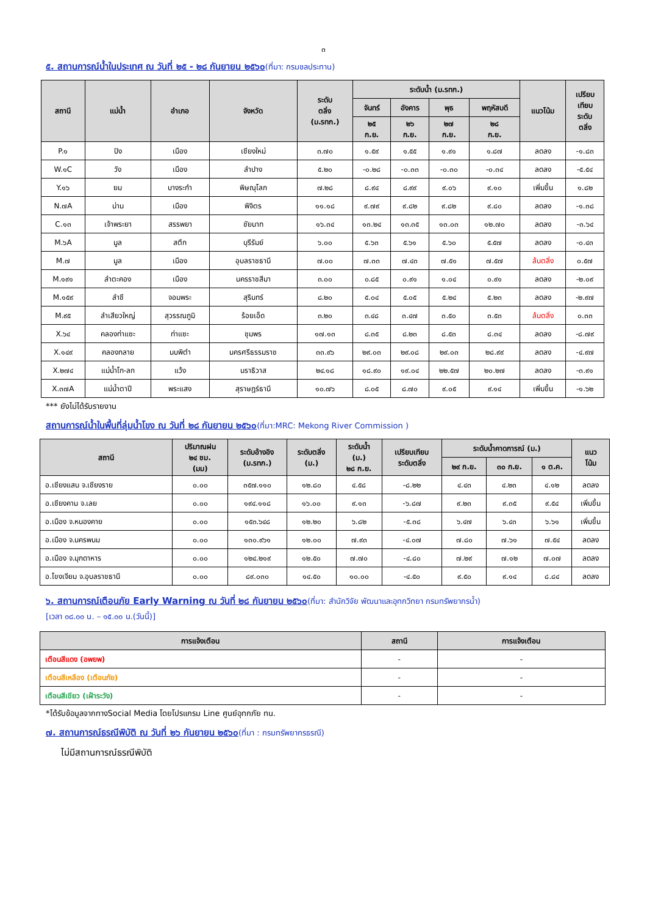๓
๕. สถานการณ์น้ำในประเทศ ณ วันที่ ๒๕ - ๒๘ กันยายน ๒๕๖๐(ที่มา: กรมชลประทาน)
| สถานี | แม่น้ำ | อำเภอ | จังหวัด | ระดับ ตลิ่ง (ม.รทก.) | ระดับน้ำ (ม.รทก.) | | | | แนวโน้ม | เปรียบ เทียบ ระดับ ตลิ่ง |
| --- | --- | --- | --- | --- | --- | --- | --- | --- | --- | --- |
| | | | | | จันทร์ | อังคาร | พุธ | พฤหัสบดี | | |
| | | | | | ๒๕ ก.ย. | ๒๖ ก.ย. | ๒๗ ก.ย. | ๒๘ ก.ย. | | |
| P.๑ | ปิง | เมือง | เชียงใหม่ | ๓.๗๐ | ๑.๕๙ | ๑.๕๕ | ๑.๙๑ | ๑.๘๗ | ลดลง | -๑.๘๓ |
| W.๑C | วัง | เมือง | ลำปาง | ๕.๒๐ | -๐.๒๘ | -๐.๓๓ | -๐.๓๐ | -๐.๓๔ | ลดลง | -๕.๕๔ |
| Y.๑๖ | ยม | บางระกำ | พิษณุโลก | ๗.๒๘ | ๘.๙๔ | ๘.๙๙ | ๙.๐๖ | ๙.๑๐ | เพิ่มขึ้น | ๑.๘๒ |
| N.๗A | น่าน | เมือง | พิจิตร | ๑๑.๑๘ | ๙.๗๙ | ๙.๘๒ | ๙.๘๒ | ๙.๘๐ | ลดลง | -๑.๓๘ |
| C.๑๓ | เจ้าพระยา | สรรพยา | ชัยนาท | ๑๖.๓๔ | ๑๓.๒๔ | ๑๓.๓๕ | ๑๓.๐๓ | ๑๒.๗๐ | ลดลง | -๓.๖๔ |
| M.๖A | มูล | สตึก | บุรีรัมย์ | ๖.๐๐ | ๕.๖๓ | ๕.๖๑ | ๕.๖๐ | ๕.๕๗ | ลดลง | -๐.๔๓ |
| M.๗ | มูล | เมือง | อุบลราชธานี | ๗.๐๐ | ๗.๓๓ | ๗.๔๓ | ๗.๕๑ | ๗.๕๗ | ล้นตลิ่ง | ๐.๕๗ |
| M.๑๙๑ | ลำตะคอง | เมือง | นครราชสีมา | ๓.๐๐ | ๐.๘๕ | ๐.๙๑ | ๑.๐๔ | ๐.๙๑ | ลดลง | -๒.๐๙ |
| M.๑๕๙ | ลำชี | จอมพระ | สุรินทร์ | ๘.๒๐ | ๕.๐๔ | ๕.๐๕ | ๕.๒๔ | ๕.๒๓ | ลดลง | -๒.๙๗ |
| M.๙๕ | ลำเสียวใหญ่ | สุวรรณภูมิ | ร้อยเอ็ด | ๓.๒๐ | ๓.๔๘ | ๓.๔๗ | ๓.๕๐ | ๓.๕๓ | ล้นตลิ่ง | ๐.๓๓ |
| X.๖๔ | คลองท่าแซะ | ท่าแซะ | ชุมพร | ๑๗.๑๓ | ๘.๓๕ | ๘.๒๓ | ๘.๕๓ | ๘.๓๔ | ลดลง | -๘.๗๙ |
| X.๑๔๙ | คลองกลาย | นบพิตำ | นครศรีธรรมราช | ๓๓.๙๖ | ๒๙.๐๓ | ๒๙.๐๘ | ๒๙.๐๓ | ๒๘.๙๙ | ลดลง | -๔.๙๗ |
| X.๒๗๔ | แม่น้ำโก-ลก | แว้ง | นราธิวาส | ๒๔.๑๘ | ๑๘.๙๐ | ๑๙.๐๔ | ๒๒.๕๗ | ๒๐.๒๗ | ลดลง | -๓.๙๑ |
| X.๓๗A | แม่น้ำตาปี | พระแสง | สุราษฎร์ธานี | ๑๐.๗๖ | ๘.๐๕ | ๘.๗๐ | ๙.๐๕ | ๙.๑๔ | เพิ่มขึ้น | -๑.๖๒ |
*** ยังไม่ได้รับรายงาน
สถานการณ์น้ำในพื้นที่ลุ่มน้ำโขง ณ วันที่ ๒๘ กันยายน ๒๕๖๐(ที่มา:MRC: Mekong River Commission )
| สถานี | ปริมาณฝน ๒๔ ชม. (มม) | ระดับอ้างอิง (ม.รทก.) | ระดับตลิ่ง (ม.) | ระดับน้ำ (ม.) ๒๘ ก.ย. | เปรียบเทียบ ระดับตลิ่ง | ระดับน้ำคาดการณ์ (ม.) | | | แนว โน้ม |
| --- | --- | --- | --- | --- | --- | --- | --- | --- | --- |
| | | | | | | ๒๙ ก.ย. | ๓๐ ก.ย. | ๑ ต.ค. | |
| อ.เชียงแสน จ.เชียงราย | ๐.๐๐ | ๓๕๗.๑๑๐ | ๑๒.๘๐ | ๔.๕๘ | -๘.๒๒ | ๔.๔๓ | ๔.๒๓ | ๔.๑๒ | ลดลง |
| อ.เชียงคาน จ.เลย | ๐.๐๐ | ๑๙๔.๑๑๘ | ๑๖.๐๐ | ๙.๑๓ | -๖.๘๗ | ๙.๒๓ | ๙.๓๕ | ๙.๕๔ | เพิ่มขึ้น |
| อ.เมือง จ.หนองคาย | ๐.๐๐ | ๑๕๓.๖๔๘ | ๑๒.๒๐ | ๖.๘๒ | -๕.๓๘ | ๖.๔๗ | ๖.๔๓ | ๖.๖๑ | เพิ่มขึ้น |
| อ.เมือง จ.นครพนม | ๐.๐๐ | ๑๓๐.๙๖๑ | ๑๒.๐๐ | ๗.๙๓ | -๔.๐๗ | ๗.๘๐ | ๗.๖๑ | ๗.๕๔ | ลดลง |
| อ.เมือง จ.มุกดาหาร | ๐.๐๐ | ๑๒๔.๒๑๙ | ๑๒.๕๐ | ๗.๗๐ | -๔.๘๐ | ๗.๒๙ | ๗.๑๒ | ๗.๐๗ | ลดลง |
| อ.โขงเจียม จ.อุบลราชธานี | ๐.๐๐ | ๘๙.๐๓๐ | ๑๔.๕๐ | ๑๐.๐๐ | -๔.๕๐ | ๙.๕๐ | ๙.๑๔ | ๘.๘๔ | ลดลง |
๖. สถานการณ์เตือนภัย Early Warning ณ วันที่ ๒๘ กันยายน ๒๕๖๐(ที่มา: สำนักวิจัย พัฒนาและอุทกวิทยา กรมทรัพยากรน้ำ)
[เวลา ๐๘.๐๐ น. – ๑๕.๐๐ น.(วันนี้)]
| การแจ้งเตือน | สถานี | การแจ้งเตือน |
| --- | --- | --- |
| เตือนสีแดง (อพยพ) | - | - |
| เตือนสีเหลือง (เตือนภัย) | - | - |
| เตือนสีเขียว (เฝ้าระวัง) | - | - |
*ได้รับข้อมูลจากทางSocial Media โดยโปรแกรม Line ศูนย์อุทกภัย ทน.
๗. สถานการณ์ธรณีพิบัติ ณ วันที่ ๒๖ กันยายน ๒๕๖๐(ที่มา : กรมทรัพยากรธรณี)
ไม่มีสถานการณ์ธรณีพิบัติ